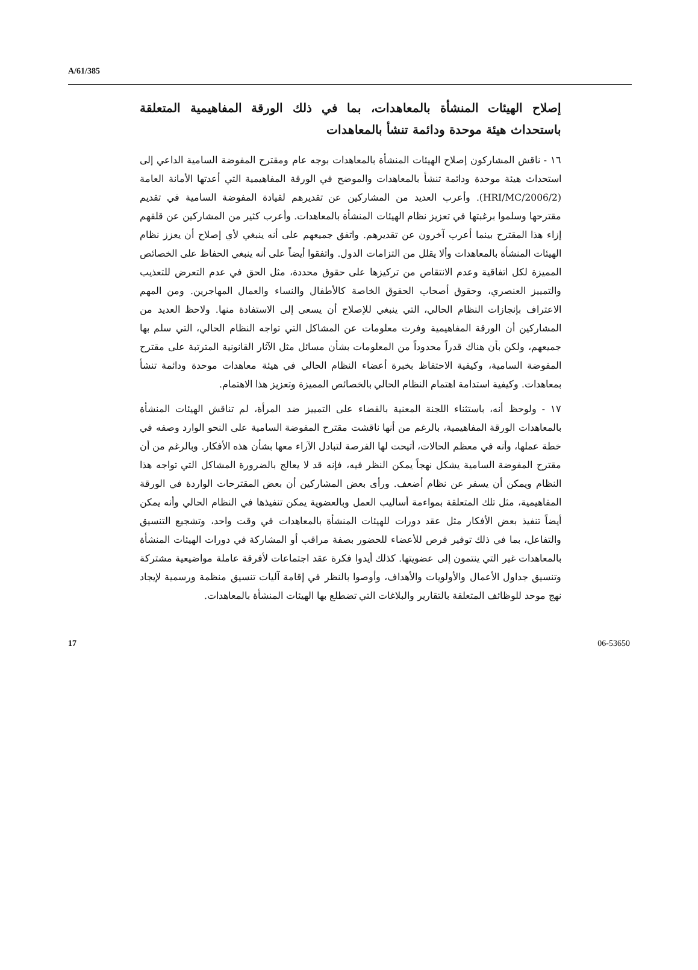A/61/385
إصلاح الهيئات المنشأة بالمعاهدات، بما في ذلك الورقة المفاهيمية المتعلقة باستحداث هيئة موحدة ودائمة تنشأ بالمعاهدات
١٦ - ناقش المشاركون إصلاح الهيئات المنشأة بالمعاهدات بوجه عام ومقترح المفوضة السامية الداعي إلى استحداث هيئة موحدة ودائمة تنشأ بالمعاهدات والموضح في الورقة المفاهيمية التي أعدتها الأمانة العامة (HRI/MC/2006/2). وأعرب العديد من المشاركين عن تقديرهم لقيادة المفوضة السامية في تقديم مقترحها وسلموا برغبتها في تعزيز نظام الهيئات المنشأة بالمعاهدات. وأعرب كثير من المشاركين عن قلقهم إزاء هذا المقترح بينما أعرب آخرون عن تقديرهم. واتفق جميعهم على أنه ينبغي لأي إصلاح أن يعزز نظام الهيئات المنشأة بالمعاهدات وألا يقلل من التزامات الدول. واتفقوا أيضاً على أنه ينبغي الحفاظ على الخصائص المميزة لكل اتفاقية وعدم الانتقاص من تركيزها على حقوق محددة، مثل الحق في عدم التعرض للتعذيب والتمييز العنصري، وحقوق أصحاب الحقوق الخاصة كالأطفال والنساء والعمال المهاجرين. ومن المهم الاعتراف بإنجازات النظام الحالي، التي ينبغي للإصلاح أن يسعى إلى الاستفادة منها. ولاحظ العديد من المشاركين أن الورقة المفاهيمية وفرت معلومات عن المشاكل التي تواجه النظام الحالي، التي سلم بها جميعهم، ولكن بأن هناك قدراً محدوداً من المعلومات بشأن مسائل مثل الآثار القانونية المترتبة على مقترح المفوضة السامية، وكيفية الاحتفاظ بخبرة أعضاء النظام الحالي في هيئة معاهدات موحدة ودائمة تنشأ بمعاهدات. وكيفية استدامة اهتمام النظام الحالي بالخصائص المميزة وتعزيز هذا الاهتمام.
١٧ - ولوحظ أنه، باستثناء اللجنة المعنية بالقضاء على التمييز ضد المرأة، لم تناقش الهيئات المنشأة بالمعاهدات الورقة المفاهيمية، بالرغم من أنها ناقشت مقترح المفوضة السامية على النحو الوارد وصفه في خطة عملها، وأنه في معظم الحالات، أتيحت لها الفرصة لتبادل الآراء معها بشأن هذه الأفكار. وبالرغم من أن مقترح المفوضة السامية يشكل نهجاً يمكن النظر فيه، فإنه قد لا يعالج بالضرورة المشاكل التي تواجه هذا النظام ويمكن أن يسفر عن نظام أضعف. ورأى بعض المشاركين أن بعض المقترحات الواردة في الورقة المفاهيمية، مثل تلك المتعلقة بمواءمة أساليب العمل وبالعضوية يمكن تنفيذها في النظام الحالي وأنه يمكن أيضاً تنفيذ بعض الأفكار مثل عقد دورات للهيئات المنشأة بالمعاهدات في وقت واحد، وتشجيع التنسيق والتفاعل، بما في ذلك توفير فرص للأعضاء للحضور بصفة مراقب أو المشاركة في دورات الهيئات المنشأة بالمعاهدات غير التي ينتمون إلى عضويتها. كذلك أيدوا فكرة عقد اجتماعات لأفرقة عاملة مواضيعية مشتركة وتنسيق جداول الأعمال والأولويات والأهداف، وأوصوا بالنظر في إقامة آليات تنسيق منظمة ورسمية لإيجاد نهج موحد للوظائف المتعلقة بالتقارير والبلاغات التي تضطلع بها الهيئات المنشأة بالمعاهدات.
17 06-53650